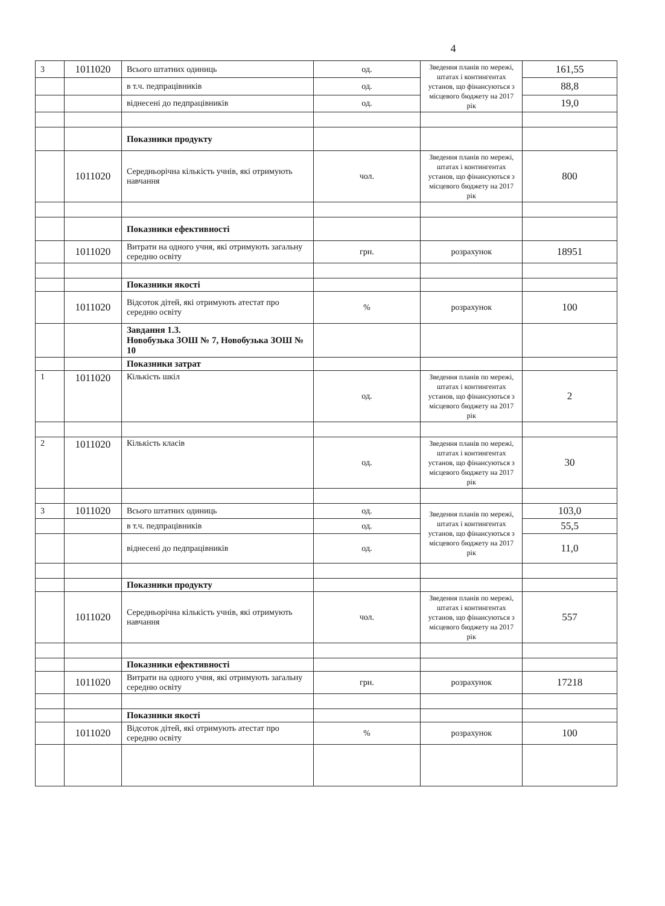4
| 3 | 1011020 | Всього штатних одиниць | од. | Зведення планів по мережі, штатах і контингентах установ, що фінансуються з місцевого бюджету на 2017 рік | 161,55 |
| | | в т.ч. педпрацівників | од. | | 88,8 |
| | | віднесені до педпрацівників | од. | | 19,0 |
| | | Показники продукту | | | |
| | 1011020 | Середньорічна кількість учнів, які отримують навчання | чол. | Зведення планів по мережі, штатах і контингентах установ, що фінансуються з місцевого бюджету на 2017 рік | 800 |
| | | Показники ефективності | | | |
| | 1011020 | Витрати на одного учня, які отримують загальну середню освіту | грн. | розрахунок | 18951 |
| | | Показники якості | | | |
| | 1011020 | Відсоток дітей, які отримують атестат про середню освіту | % | розрахунок | 100 |
| | | Завдання 1.3. Новобузька ЗОШ № 7, Новобузька ЗОШ № 10 | | | |
| | | Показники затрат | | | |
| 1 | 1011020 | Кількість шкіл | од. | Зведення планів по мережі, штатах і контингентах установ, що фінансуються з місцевого бюджету на 2017 рік | 2 |
| 2 | 1011020 | Кількість класів | од. | Зведення планів по мережі, штатах і контингентах установ, що фінансуються з місцевого бюджету на 2017 рік | 30 |
| 3 | 1011020 | Всього штатних одиниць | од. | Зведення планів по мережі, штатах і контингентах установ, що фінансуються з місцевого бюджету на 2017 рік | 103,0 |
| | | в т.ч. педпрацівників | од. | | 55,5 |
| | | віднесені до педпрацівників | од. | | 11,0 |
| | | Показники продукту | | | |
| | 1011020 | Середньорічна кількість учнів, які отримують навчання | чол. | Зведення планів по мережі, штатах і контингентах установ, що фінансуються з місцевого бюджету на 2017 рік | 557 |
| | | Показники ефективності | | | |
| | 1011020 | Витрати на одного учня, які отримують загальну середню освіту | грн. | розрахунок | 17218 |
| | | Показники якості | | | |
| | 1011020 | Відсоток дітей, які отримують атестат про середню освіту | % | розрахунок | 100 |